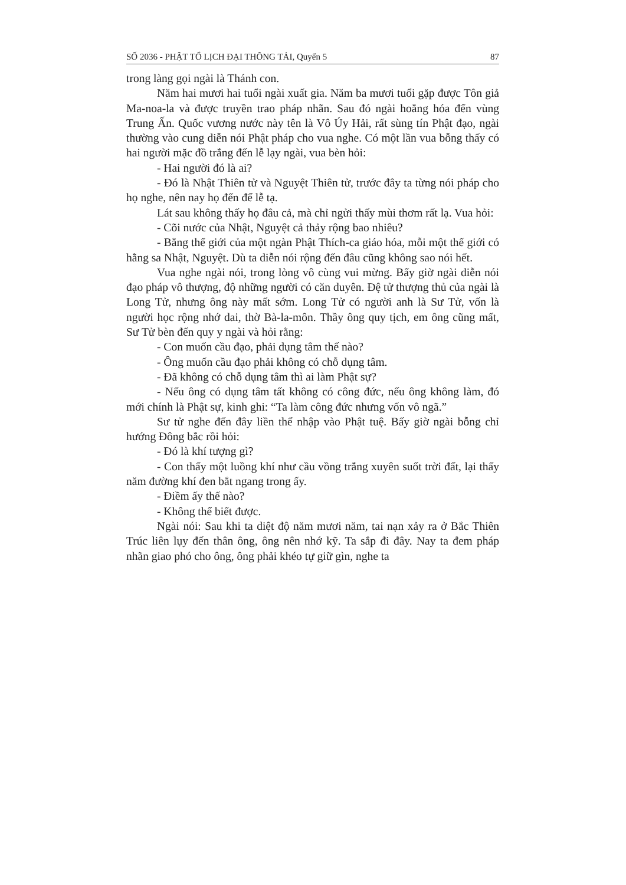SỐ 2036 - PHẬT TỔ LỊCH ĐẠI THÔNG TẢI, Quyển 5 87
trong làng gọi ngài là Thánh con.
Năm hai mươi hai tuổi ngài xuất gia. Năm ba mươi tuổi gặp được Tôn giả Ma-noa-la và được truyền trao pháp nhãn. Sau đó ngài hoằng hóa đến vùng Trung Ấn. Quốc vương nước này tên là Vô Úy Hải, rất sùng tín Phật đạo, ngài thường vào cung diễn nói Phật pháp cho vua nghe. Có một lần vua bỗng thấy có hai người mặc đồ trắng đến lễ lạy ngài, vua bèn hỏi:
- Hai người đó là ai?
- Đó là Nhật Thiên tử và Nguyệt Thiên tử, trước đây ta từng nói pháp cho họ nghe, nên nay họ đến để lễ tạ.
Lát sau không thấy họ đâu cả, mà chỉ ngửi thấy mùi thơm rất lạ. Vua hỏi:
- Cõi nước của Nhật, Nguyệt cả thảy rộng bao nhiêu?
- Bằng thế giới của một ngàn Phật Thích-ca giáo hóa, mỗi một thế giới có hằng sa Nhật, Nguyệt. Dù ta diễn nói rộng đến đâu cũng không sao nói hết.
Vua nghe ngài nói, trong lòng vô cùng vui mừng. Bấy giờ ngài diễn nói đạo pháp vô thượng, độ những người có căn duyên. Đệ tử thượng thủ của ngài là Long Tử, nhưng ông này mất sớm. Long Tử có người anh là Sư Tử, vốn là người học rộng nhớ dai, thờ Bà-la-môn. Thầy ông quy tịch, em ông cũng mất, Sư Tử bèn đến quy y ngài và hỏi rằng:
- Con muốn cầu đạo, phải dụng tâm thế nào?
- Ông muốn cầu đạo phải không có chỗ dụng tâm.
- Đã không có chỗ dụng tâm thì ai làm Phật sự?
- Nếu ông có dụng tâm tất không có công đức, nếu ông không làm, đó mới chính là Phật sự, kinh ghi: “Ta làm công đức nhưng vốn vô ngã.”
Sư tử nghe đến đây liền thể nhập vào Phật tuệ. Bấy giờ ngài bỗng chỉ hướng Đông bắc rồi hỏi:
- Đó là khí tượng gì?
- Con thấy một luồng khí như cầu vồng trắng xuyên suốt trời đất, lại thấy năm đường khí đen bắt ngang trong ấy.
- Điềm ấy thế nào?
- Không thể biết được.
Ngài nói: Sau khi ta diệt độ năm mươi năm, tai nạn xảy ra ở Bắc Thiên Trúc liên lụy đến thân ông, ông nên nhớ kỹ. Ta sắp đi đây. Nay ta đem pháp nhãn giao phó cho ông, ông phải khéo tự giữ gìn, nghe ta